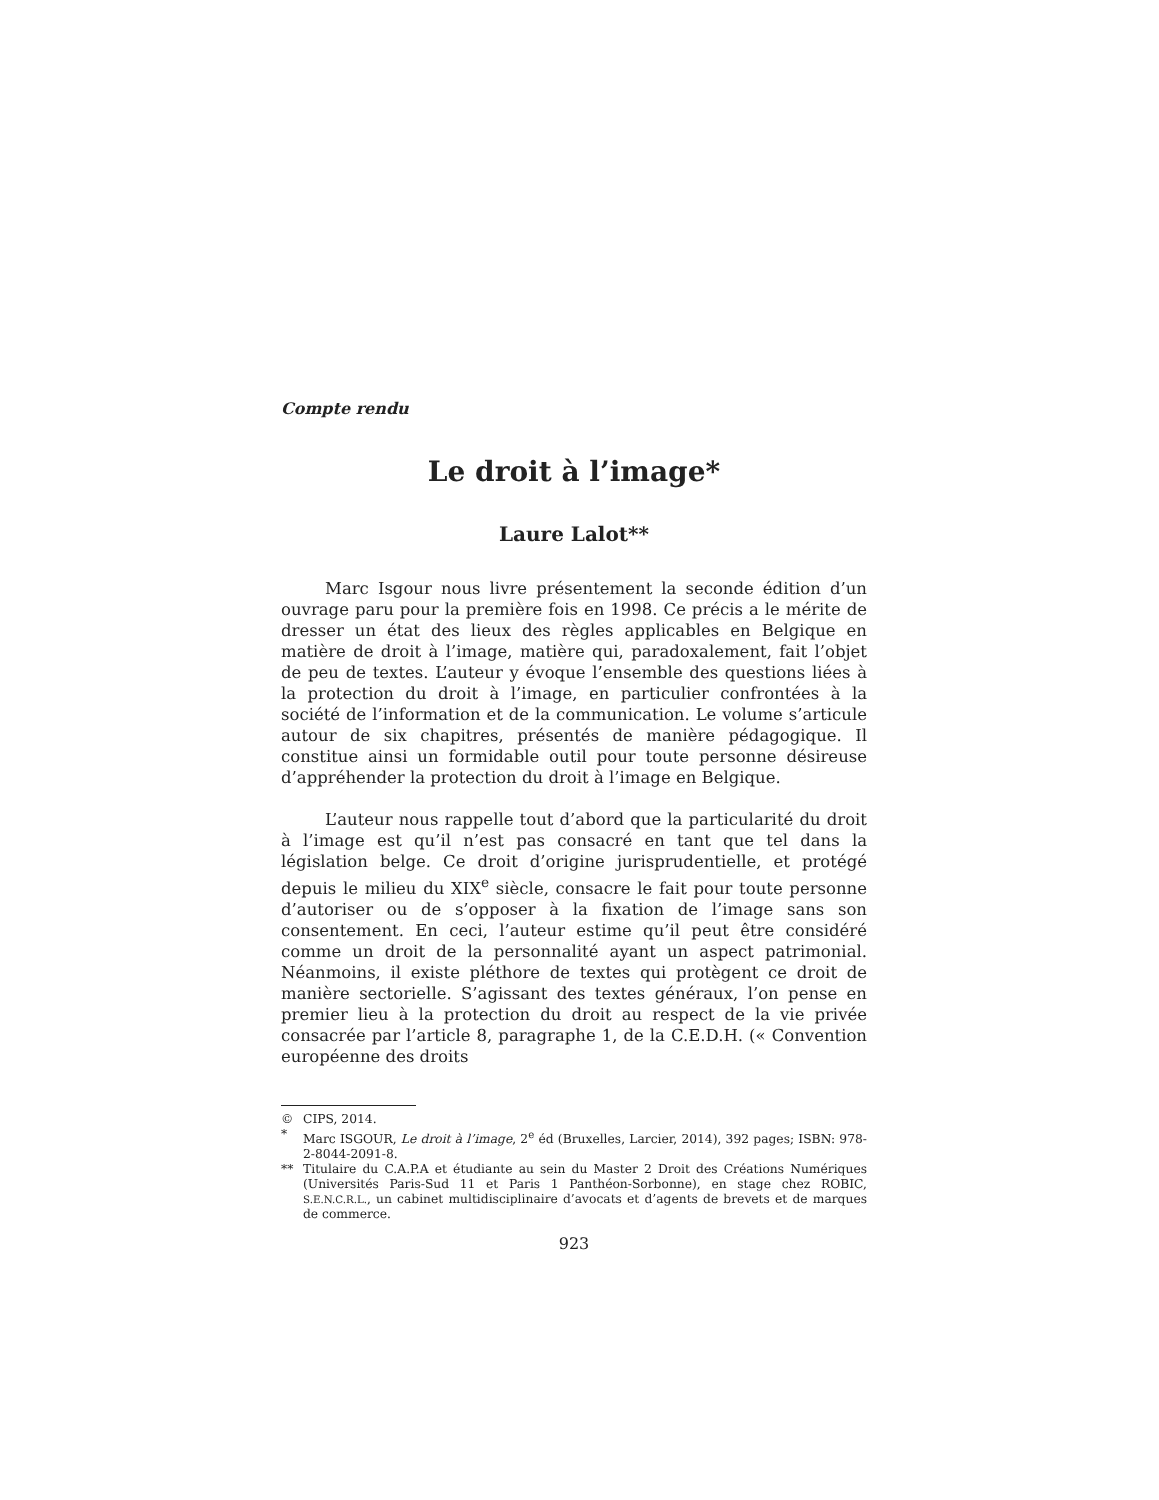Compte rendu
Le droit à l’image*
Laure Lalot**
Marc Isgour nous livre présentement la seconde édition d’un ouvrage paru pour la première fois en 1998. Ce précis a le mérite de dresser un état des lieux des règles applicables en Belgique en matière de droit à l’image, matière qui, paradoxalement, fait l’objet de peu de textes. L’auteur y évoque l’ensemble des questions liées à la protection du droit à l’image, en particulier confrontées à la société de l’information et de la communication. Le volume s’articule autour de six chapitres, présentés de manière pédagogique. Il constitue ainsi un formidable outil pour toute personne désireuse d’appréhender la protection du droit à l’image en Belgique.
L’auteur nous rappelle tout d’abord que la particularité du droit à l’image est qu’il n’est pas consacré en tant que tel dans la législation belge. Ce droit d’origine jurisprudentielle, et protégé depuis le milieu du XIX<sup>e</sup> siècle, consacre le fait pour toute personne d’autoriser ou de s’opposer à la fixation de l’image sans son consentement. En ceci, l’auteur estime qu’il peut être considéré comme un droit de la personnalité ayant un aspect patrimonial. Néanmoins, il existe pléthore de textes qui protègent ce droit de manière sectorielle. S’agissant des textes généraux, l’on pense en premier lieu à la protection du droit au respect de la vie privée consacrée par l’article 8, paragraphe 1, de la C.E.D.H. (« Convention européenne des droits
© CIPS, 2014.
* Marc ISGOUR, Le droit à l’image, 2<sup>e</sup> éd (Bruxelles, Larcier, 2014), 392 pages; ISBN: 978-2-8044-2091-8.
** Titulaire du C.A.P.A et étudiante au sein du Master 2 Droit des Créations Numériques (Universités Paris-Sud 11 et Paris 1 Panthéon-Sorbonne), en stage chez ROBIC, S.E.N.C.R.L., un cabinet multidisciplinaire d’avocats et d’agents de brevets et de marques de commerce.
923